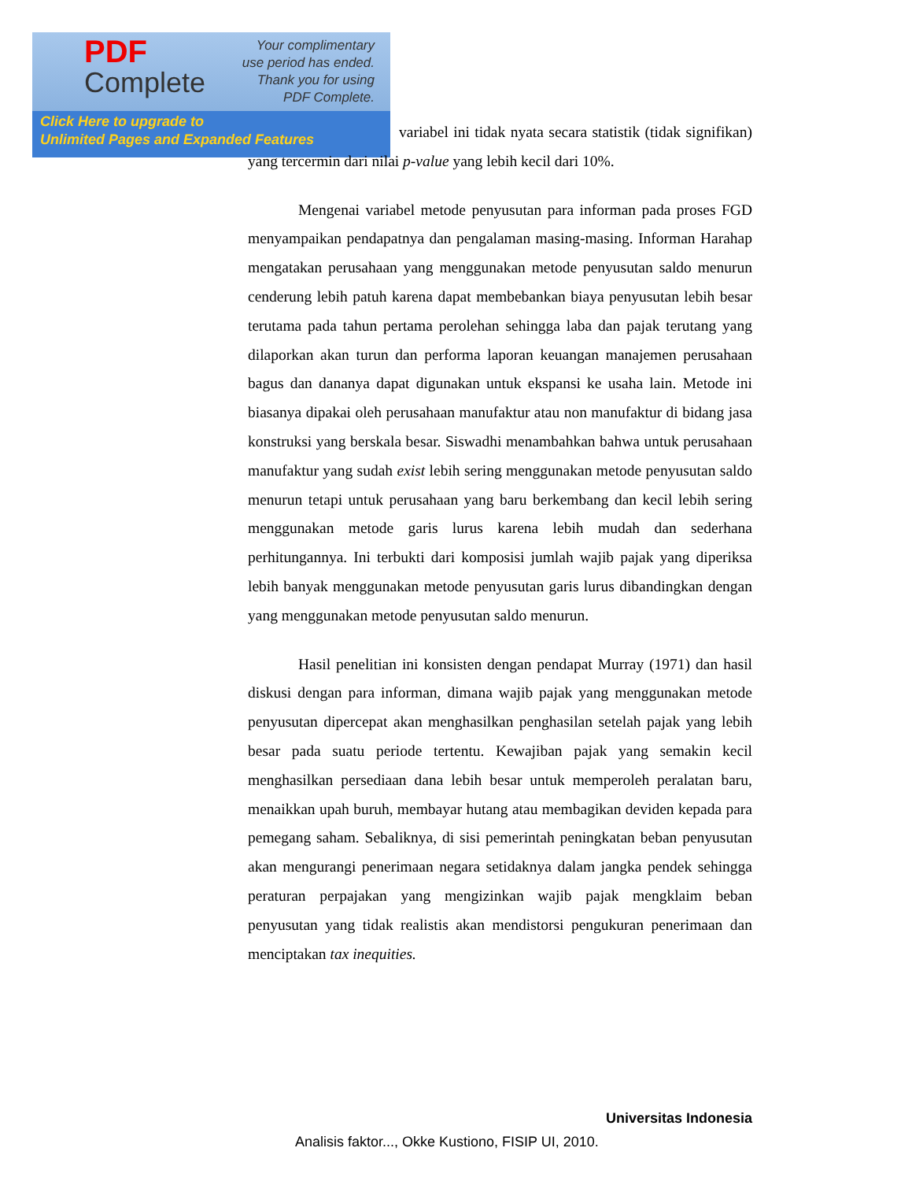PDF
Complete
Your complimentary
use period has ended.
Thank you for using
PDF Complete.
Click Here to upgrade to
Unlimited Pages and Expanded Features
variabel ini tidak nyata secara statistik (tidak signifikan) yang tercermin dari nilai p-value yang lebih kecil dari 10%.
Mengenai variabel metode penyusutan para informan pada proses FGD menyampaikan pendapatnya dan pengalaman masing-masing. Informan Harahap mengatakan perusahaan yang menggunakan metode penyusutan saldo menurun cenderung lebih patuh karena dapat membebankan biaya penyusutan lebih besar terutama pada tahun pertama perolehan sehingga laba dan pajak terutang yang dilaporkan akan turun dan performa laporan keuangan manajemen perusahaan bagus dan dananya dapat digunakan untuk ekspansi ke usaha lain. Metode ini biasanya dipakai oleh perusahaan manufaktur atau non manufaktur di bidang jasa konstruksi yang berskala besar. Siswadhi menambahkan bahwa untuk perusahaan manufaktur yang sudah exist lebih sering menggunakan metode penyusutan saldo menurun tetapi untuk perusahaan yang baru berkembang dan kecil lebih sering menggunakan metode garis lurus karena lebih mudah dan sederhana perhitungannya. Ini terbukti dari komposisi jumlah wajib pajak yang diperiksa lebih banyak menggunakan metode penyusutan garis lurus dibandingkan dengan yang menggunakan metode penyusutan saldo menurun.
Hasil penelitian ini konsisten dengan pendapat Murray (1971) dan hasil diskusi dengan para informan, dimana wajib pajak yang menggunakan metode penyusutan dipercepat akan menghasilkan penghasilan setelah pajak yang lebih besar pada suatu periode tertentu. Kewajiban pajak yang semakin kecil menghasilkan persediaan dana lebih besar untuk memperoleh peralatan baru, menaikkan upah buruh, membayar hutang atau membagikan deviden kepada para pemegang saham. Sebaliknya, di sisi pemerintah peningkatan beban penyusutan akan mengurangi penerimaan negara setidaknya dalam jangka pendek sehingga peraturan perpajakan yang mengizinkan wajib pajak mengklaim beban penyusutan yang tidak realistis akan mendistorsi pengukuran penerimaan dan menciptakan tax inequities.
Universitas Indonesia
Analisis faktor..., Okke Kustiono, FISIP UI, 2010.